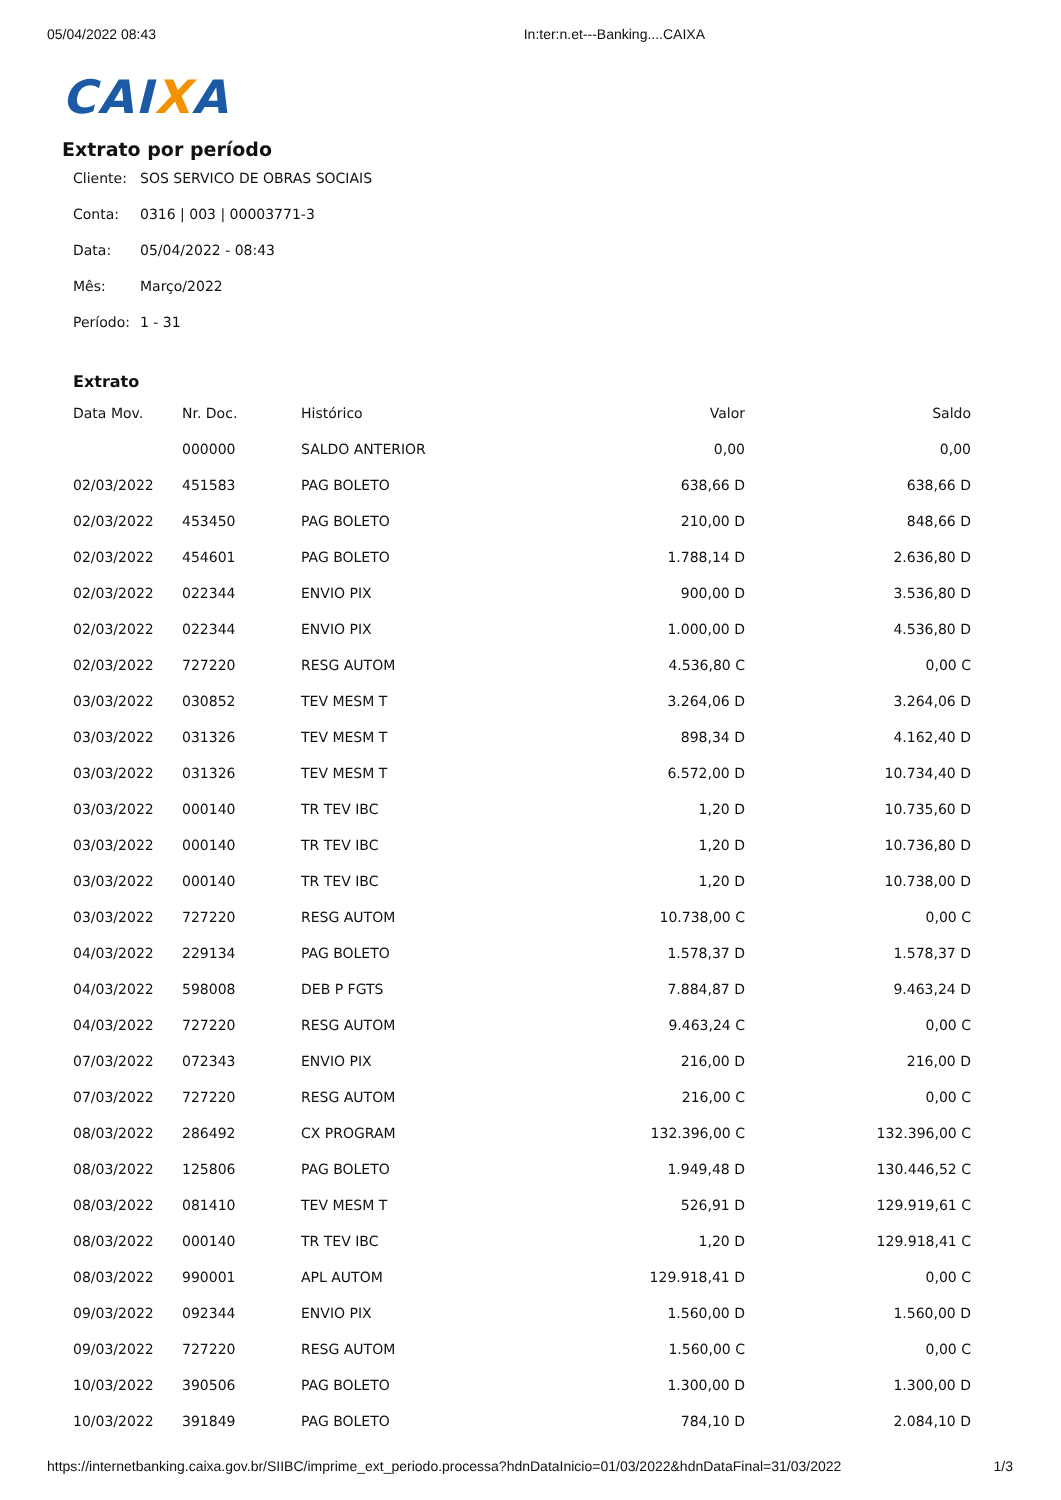05/04/2022 08:43 In:ter:n.et---Banking....CAIXA
CAIXA
Extrato por período
Cliente: SOS SERVICO DE OBRAS SOCIAIS
Conta: 0316 | 003 | 00003771-3
Data: 05/04/2022 - 08:43
Mês: Março/2022
Período: 1 - 31
Extrato
| Data Mov. | Nr. Doc. | Histórico | Valor | Saldo |
| --- | --- | --- | --- | --- |
| | 000000 | SALDO ANTERIOR | 0,00 | 0,00 |
| 02/03/2022 | 451583 | PAG BOLETO | 638,66 D | 638,66 D |
| 02/03/2022 | 453450 | PAG BOLETO | 210,00 D | 848,66 D |
| 02/03/2022 | 454601 | PAG BOLETO | 1.788,14 D | 2.636,80 D |
| 02/03/2022 | 022344 | ENVIO PIX | 900,00 D | 3.536,80 D |
| 02/03/2022 | 022344 | ENVIO PIX | 1.000,00 D | 4.536,80 D |
| 02/03/2022 | 727220 | RESG AUTOM | 4.536,80 C | 0,00 C |
| 03/03/2022 | 030852 | TEV MESM T | 3.264,06 D | 3.264,06 D |
| 03/03/2022 | 031326 | TEV MESM T | 898,34 D | 4.162,40 D |
| 03/03/2022 | 031326 | TEV MESM T | 6.572,00 D | 10.734,40 D |
| 03/03/2022 | 000140 | TR TEV IBC | 1,20 D | 10.735,60 D |
| 03/03/2022 | 000140 | TR TEV IBC | 1,20 D | 10.736,80 D |
| 03/03/2022 | 000140 | TR TEV IBC | 1,20 D | 10.738,00 D |
| 03/03/2022 | 727220 | RESG AUTOM | 10.738,00 C | 0,00 C |
| 04/03/2022 | 229134 | PAG BOLETO | 1.578,37 D | 1.578,37 D |
| 04/03/2022 | 598008 | DEB P FGTS | 7.884,87 D | 9.463,24 D |
| 04/03/2022 | 727220 | RESG AUTOM | 9.463,24 C | 0,00 C |
| 07/03/2022 | 072343 | ENVIO PIX | 216,00 D | 216,00 D |
| 07/03/2022 | 727220 | RESG AUTOM | 216,00 C | 0,00 C |
| 08/03/2022 | 286492 | CX PROGRAM | 132.396,00 C | 132.396,00 C |
| 08/03/2022 | 125806 | PAG BOLETO | 1.949,48 D | 130.446,52 C |
| 08/03/2022 | 081410 | TEV MESM T | 526,91 D | 129.919,61 C |
| 08/03/2022 | 000140 | TR TEV IBC | 1,20 D | 129.918,41 C |
| 08/03/2022 | 990001 | APL AUTOM | 129.918,41 D | 0,00 C |
| 09/03/2022 | 092344 | ENVIO PIX | 1.560,00 D | 1.560,00 D |
| 09/03/2022 | 727220 | RESG AUTOM | 1.560,00 C | 0,00 C |
| 10/03/2022 | 390506 | PAG BOLETO | 1.300,00 D | 1.300,00 D |
| 10/03/2022 | 391849 | PAG BOLETO | 784,10 D | 2.084,10 D |
https://internetbanking.caixa.gov.br/SIIBC/imprime_ext_periodo.processa?hdnDataInicio=01/03/2022&hdnDataFinal=31/03/2022 1/3